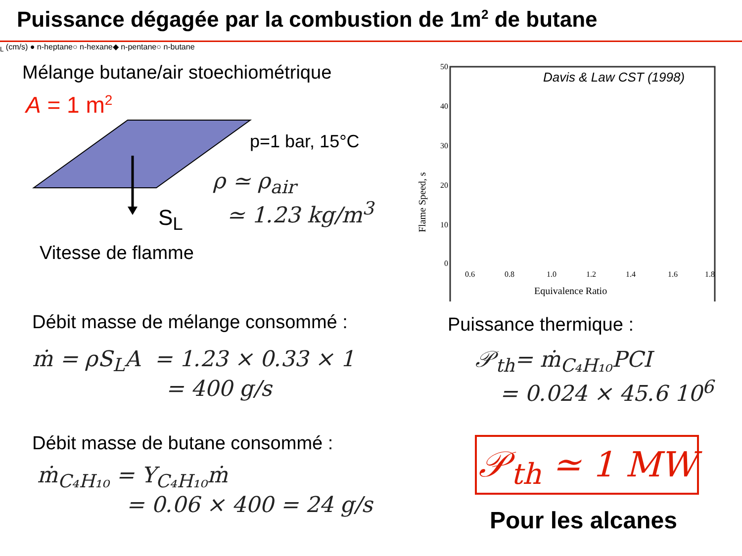Puissance dégagée par la combustion de 1m<sup>2</sup> de butane
Mélange butane/air stoechiométrique
A = 1 m<sup>2</sup>
p=1 bar, 15°C
ρ ≃ ρ<sub>air</sub>
≃ 1.23 kg/m<sup>3</sup>
S<sub>L</sub>
Vitesse de flamme
Davis & Law CST (1998)
50
40
30
20
10
0
0.6
0.8
1.0
1.2
1.4
1.6
1.8
Equivalence Ratio
Flame Speed, sL (cm/s)
● n-heptane
○ n-hexane
◆ n-pentane
○ n-butane
Débit masse de mélange consommé :
ṁ = ρS<sub>L</sub>A = 1.23 × 0.33 × 1
= 400 g/s
Puissance thermique :
𝒫<sub>th</sub>= ṁ<sub>C₄H₁₀</sub>PCI
= 0.024 × 45.6 10<sup>6</sup>
Débit masse de butane consommé :
ṁ<sub>C₄H₁₀</sub> = Y<sub>C₄H₁₀</sub>ṁ
= 0.06 × 400 = 24 g/s
𝒫<sub>th</sub> ≃ 1 MW
Pour les alcanes